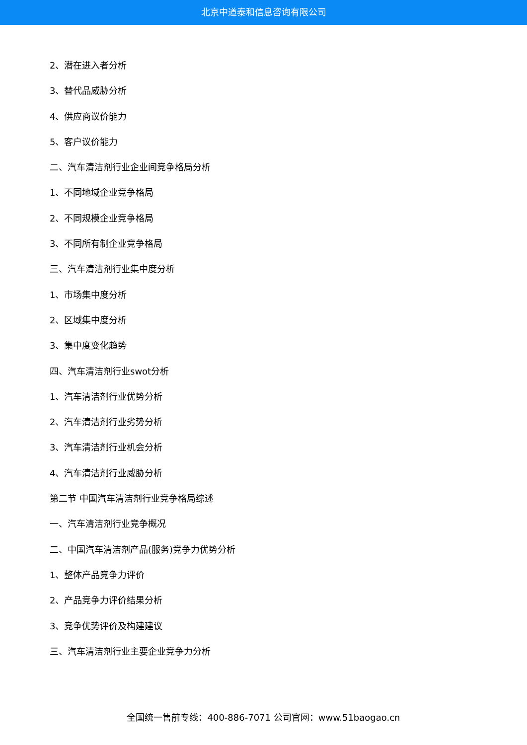北京中道泰和信息咨询有限公司
2、潜在进入者分析
3、替代品威胁分析
4、供应商议价能力
5、客户议价能力
二、汽车清洁剂行业企业间竞争格局分析
1、不同地域企业竞争格局
2、不同规模企业竞争格局
3、不同所有制企业竞争格局
三、汽车清洁剂行业集中度分析
1、市场集中度分析
2、区域集中度分析
3、集中度变化趋势
四、汽车清洁剂行业swot分析
1、汽车清洁剂行业优势分析
2、汽车清洁剂行业劣势分析
3、汽车清洁剂行业机会分析
4、汽车清洁剂行业威胁分析
第二节 中国汽车清洁剂行业竞争格局综述
一、汽车清洁剂行业竞争概况
二、中国汽车清洁剂产品(服务)竞争力优势分析
1、整体产品竞争力评价
2、产品竞争力评价结果分析
3、竞争优势评价及构建建议
三、汽车清洁剂行业主要企业竞争力分析
全国统一售前专线：400-886-7071 公司官网：www.51baogao.cn